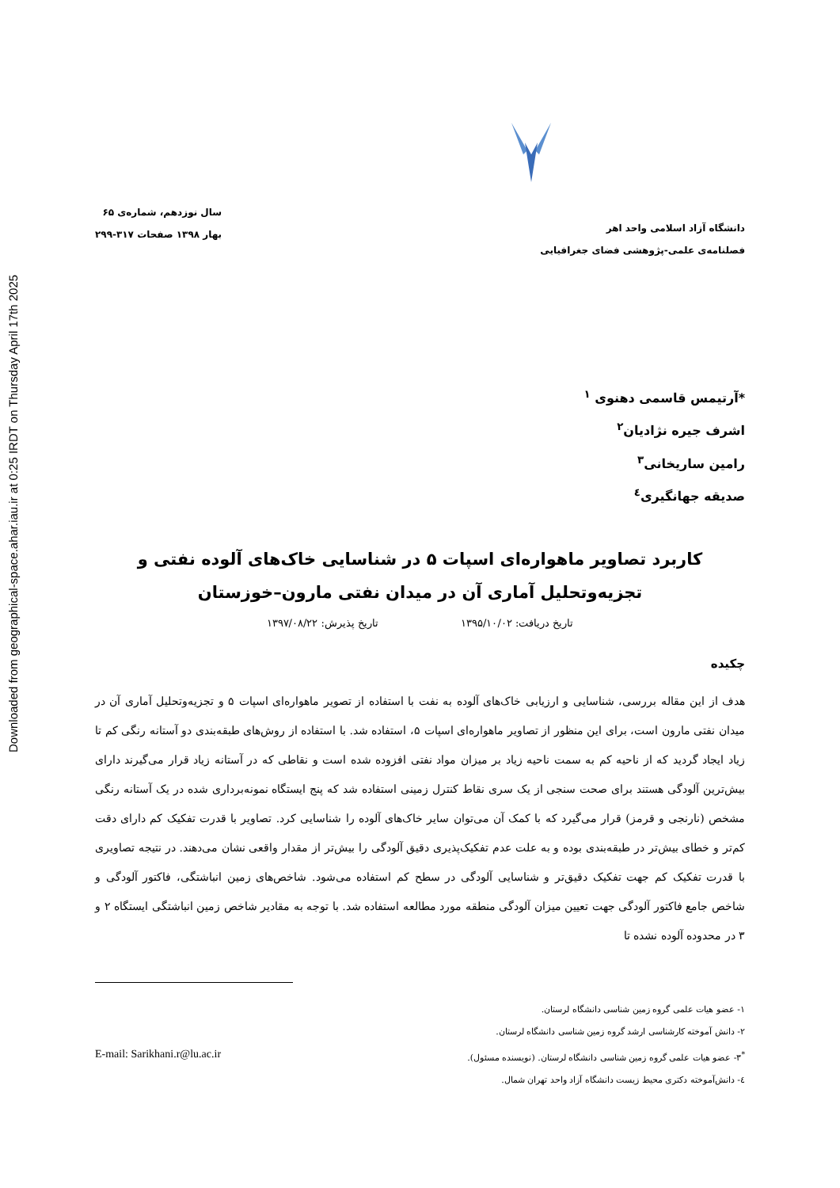Downloaded from geographical-space.ahar.iau.ir at 0:25 IRDT on Thursday April 17th 2025
دانشگاه آزاد اسلامی واحد اهر
فصلنامه‌ی علمی-پژوهشی فضای جغرافیایی
سال نوزدهم، شماره‌ی ۶۵
بهار ۱۳۹۸ صفحات ۳۱۷-۲۹۹
*آرتیمس قاسمی دهنوی <sup>۱</sup>
اشرف جیره نژادیان<sup>۲</sup>
رامین ساریخانی<sup>۳</sup>
صدیقه جهانگیری<sup>٤</sup>
کاربرد تصاویر ماهواره‌ای اسپات ۵ در شناسایی خاک‌های آلوده نفتی و تجزیه‌وتحلیل آماری آن در میدان نفتی مارون–خوزستان
تاریخ دریافت: ۱۳۹۵/۱۰/۰۲ تاریخ پذیرش: ۱۳۹۷/۰۸/۲۲
چکیده
هدف از این مقاله بررسی، شناسایی و ارزیابی خاک‌های آلوده به نفت با استفاده از تصویر ماهواره‌ای اسپات ۵ و تجزیه‌وتحلیل آماری آن در میدان نفتی مارون است، برای این منظور از تصاویر ماهواره‌ای اسپات ۵، استفاده شد. با استفاده از روش‌های طبقه‌بندی دو آستانه رنگی کم تا زیاد ایجاد گردید که از ناحیه کم به سمت ناحیه زیاد بر میزان مواد نفتی افزوده شده است و نقاطی که در آستانه زیاد قرار می‌گیرند دارای بیش‌ترین آلودگی هستند برای صحت سنجی از یک سری نقاط کنترل زمینی استفاده شد که پنج ایستگاه نمونه‌برداری شده در یک آستانه رنگی مشخص (نارنجی و قرمز) قرار می‌گیرد که با کمک آن می‌توان سایر خاک‌های آلوده را شناسایی کرد. تصاویر با قدرت تفکیک کم دارای دقت کم‌تر و خطای بیش‌تر در طبقه‌بندی بوده و به علت عدم تفکیک‌پذیری دقیق آلودگی را بیش‌تر از مقدار واقعی نشان می‌دهند. در نتیجه تصاویری با قدرت تفکیک کم جهت تفکیک دقیق‌تر و شناسایی آلودگی در سطح کم استفاده می‌شود. شاخص‌های زمین انباشتگی، فاکتور آلودگی و شاخص جامع فاکتور آلودگی جهت تعیین میزان آلودگی منطقه مورد مطالعه استفاده شد. با توجه به مقادیر شاخص زمین انباشتگی ایستگاه ۲ و ۳ در محدوده آلوده نشده تا
۱- عضو هیات علمی گروه زمین شناسی دانشگاه لرستان.
۲- دانش آموخته کارشناسی ارشد گروه زمین شناسی دانشگاه لرستان.
<sup>*</sup> ۳- عضو هیات علمی گروه زمین شناسی دانشگاه لرستان. (نویسنده مسئول). E-mail: Sarikhani.r@lu.ac.ir
٤- دانش‌آموخته دکتری محیط زیست دانشگاه آزاد واحد تهران شمال.